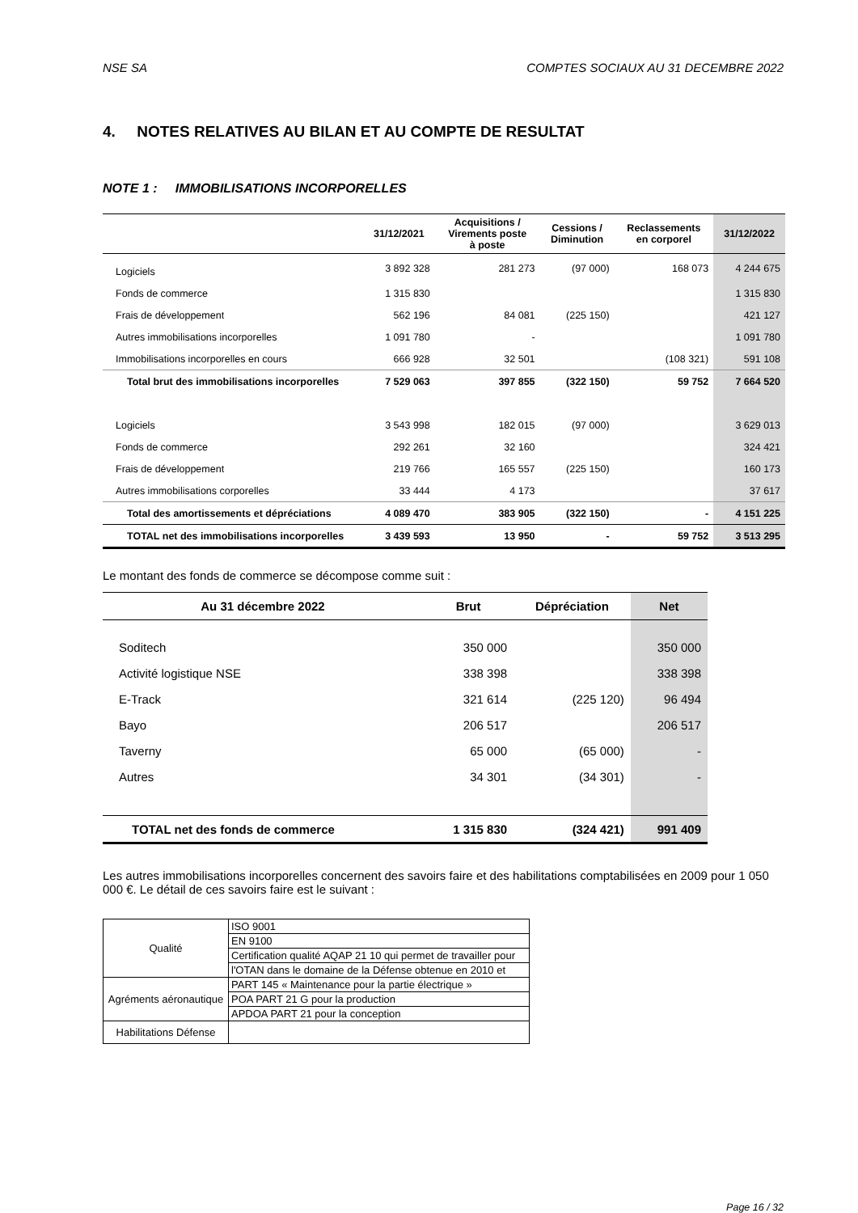NSE SA COMPTES SOCIAUX AU 31 DECEMBRE 2022
4. NOTES RELATIVES AU BILAN ET AU COMPTE DE RESULTAT
NOTE 1 : IMMOBILISATIONS INCORPORELLES
| | 31/12/2021 | Acquisitions / Virements poste à poste | Cessions / Diminution | Reclassements en corporel | 31/12/2022 |
| --- | --- | --- | --- | --- | --- |
| Logiciels | 3 892 328 | 281 273 | (97 000) | 168 073 | 4 244 675 |
| Fonds de commerce | 1 315 830 | | | | 1 315 830 |
| Frais de développement | 562 196 | 84 081 | (225 150) | | 421 127 |
| Autres immobilisations incorporelles | 1 091 780 | - | | | 1 091 780 |
| Immobilisations incorporelles en cours | 666 928 | 32 501 | | (108 321) | 591 108 |
| Total brut des immobilisations incorporelles | 7 529 063 | 397 855 | (322 150) | 59 752 | 7 664 520 |
| Logiciels | 3 543 998 | 182 015 | (97 000) | | 3 629 013 |
| Fonds de commerce | 292 261 | 32 160 | | | 324 421 |
| Frais de développement | 219 766 | 165 557 | (225 150) | | 160 173 |
| Autres immobilisations corporelles | 33 444 | 4 173 | | | 37 617 |
| Total des amortissements et dépréciations | 4 089 470 | 383 905 | (322 150) | - | 4 151 225 |
| TOTAL net des immobilisations incorporelles | 3 439 593 | 13 950 | - | 59 752 | 3 513 295 |
Le montant des fonds de commerce se décompose comme suit :
| Au 31 décembre 2022 | Brut | Dépréciation | Net |
| --- | --- | --- | --- |
| Soditech | 350 000 | | 350 000 |
| Activité logistique NSE | 338 398 | | 338 398 |
| E-Track | 321 614 | (225 120) | 96 494 |
| Bayo | 206 517 | | 206 517 |
| Taverny | 65 000 | (65 000) | - |
| Autres | 34 301 | (34 301) | - |
| TOTAL net des fonds de commerce | 1 315 830 | (324 421) | 991 409 |
Les autres immobilisations incorporelles concernent des savoirs faire et des habilitations comptabilisées en 2009 pour 1 050 000 €. Le détail de ces savoirs faire est le suivant :
| Qualité | ISO 9001 |
| | EN 9100 |
| | Certification qualité AQAP 21 10 qui permet de travailler pour |
| | l'OTAN dans le domaine de la Défense obtenue en 2010 et |
| Agréments aéronautique | PART 145 « Maintenance pour la partie électrique » |
| | POA PART 21 G pour la production |
| | APDOA PART 21 pour la conception |
| Habilitations Défense | |
Page 16 / 32